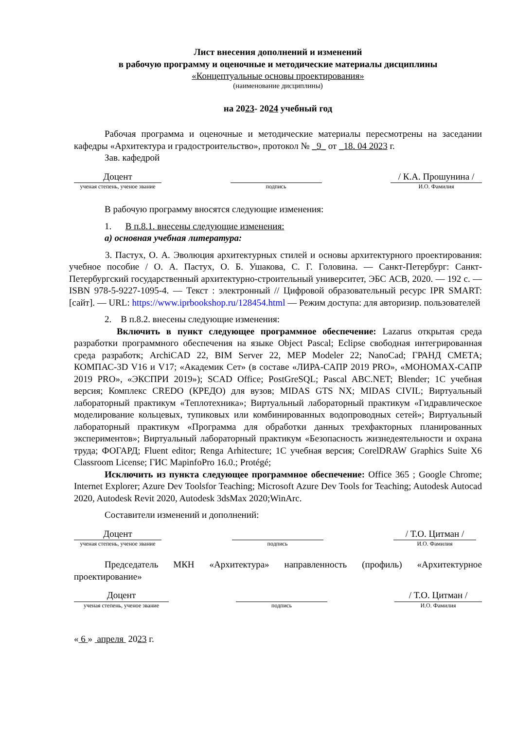Лист внесения дополнений и изменений
в рабочую программу и оценочные и методические материалы дисциплины
«Концептуальные основы проектирования»
(наименование дисциплины)
на 2023- 2024 учебный год
Рабочая программа и оценочные и методические материалы пересмотрены на заседании кафедры «Архитектура и градостроительство», протокол № _9_ от _18. 04 2023 г.
Зав. кафедрой
Доцент
ученая степень, ученое звание
подпись
/ К.А. Прошунина /
И.О. Фамилия
В рабочую программу вносятся следующие изменения:
1. В п.8.1. внесены следующие изменения:
а) основная учебная литература:
3. Пастух, О. А. Эволюция архитектурных стилей и основы архитектурного проектирования: учебное пособие / О. А. Пастух, О. Б. Ушакова, С. Г. Головина. — Санкт-Петербург: Санкт-Петербургский государственный архитектурно-строительный университет, ЭБС АСВ, 2020. — 192 с. — ISBN 978-5-9227-1095-4. — Текст : электронный // Цифровой образовательный ресурс IPR SMART: [сайт]. — URL: https://www.iprbookshop.ru/128454.html — Режим доступа: для авторизир. пользователей
2. В п.8.2. внесены следующие изменения:
Включить в пункт следующее программное обеспечение: Lazarus открытая среда разработки программного обеспечения на языке Object Pascal; Eclipse свободная интегрированная среда разработк; ArchiCAD 22, BIM Server 22, MEP Modeler 22; NanoCad; ГРАНД СМЕТА; КОМПАС-3D V16 и V17; «Академик Сет» (в составе «ЛИРА-САПР 2019 PRO», «МОНОМАХ-САПР 2019 PRO», «ЭКСПРИ 2019»); SCAD Office; PostGreSQL; Pascal ABC.NET; Blender; 1С учебная версия; Комплекс CREDO (КРЕДО) для вузов; MIDAS GTS NX; MIDAS CIVIL; Виртуальный лабораторный практикум «Теплотехника»; Виртуальный лабораторный практикум «Гидравлическое моделирование кольцевых, тупиковых или комбинированных водопроводных сетей»; Виртуальный лабораторный практикум «Программа для обработки данных трехфакторных планированных экспериментов»; Виртуальный лабораторный практикум «Безопасность жизнедеятельности и охрана труда; ФОГАРД; Fluent editor; Renga Arhitecture; 1С учебная версия; CorelDRAW Graphics Suite X6 Classroom License; ГИС MapinfoPro 16.0.; Protégé;
Исключить из пункта следующее программное обеспечение: Office 365 ; Google Chrome; Internet Explorer; Azure Dev Toolsfor Teaching; Microsoft Azure Dev Tools for Teaching; Autodesk Autocad 2020, Autodesk Revit 2020, Autodesk 3dsMax 2020;WinArc.
Составители изменений и дополнений:
Доцент
ученая степень, ученое звание
подпись
/ Т.О. Цитман /
И.О. Фамилия
Председатель МКН «Архитектура» направленность (профиль) «Архитектурное проектирование»
Доцент
ученая степень, ученое звание
подпись
/ Т.О. Цитман /
И.О. Фамилия
« 6 » апреля 2023 г.